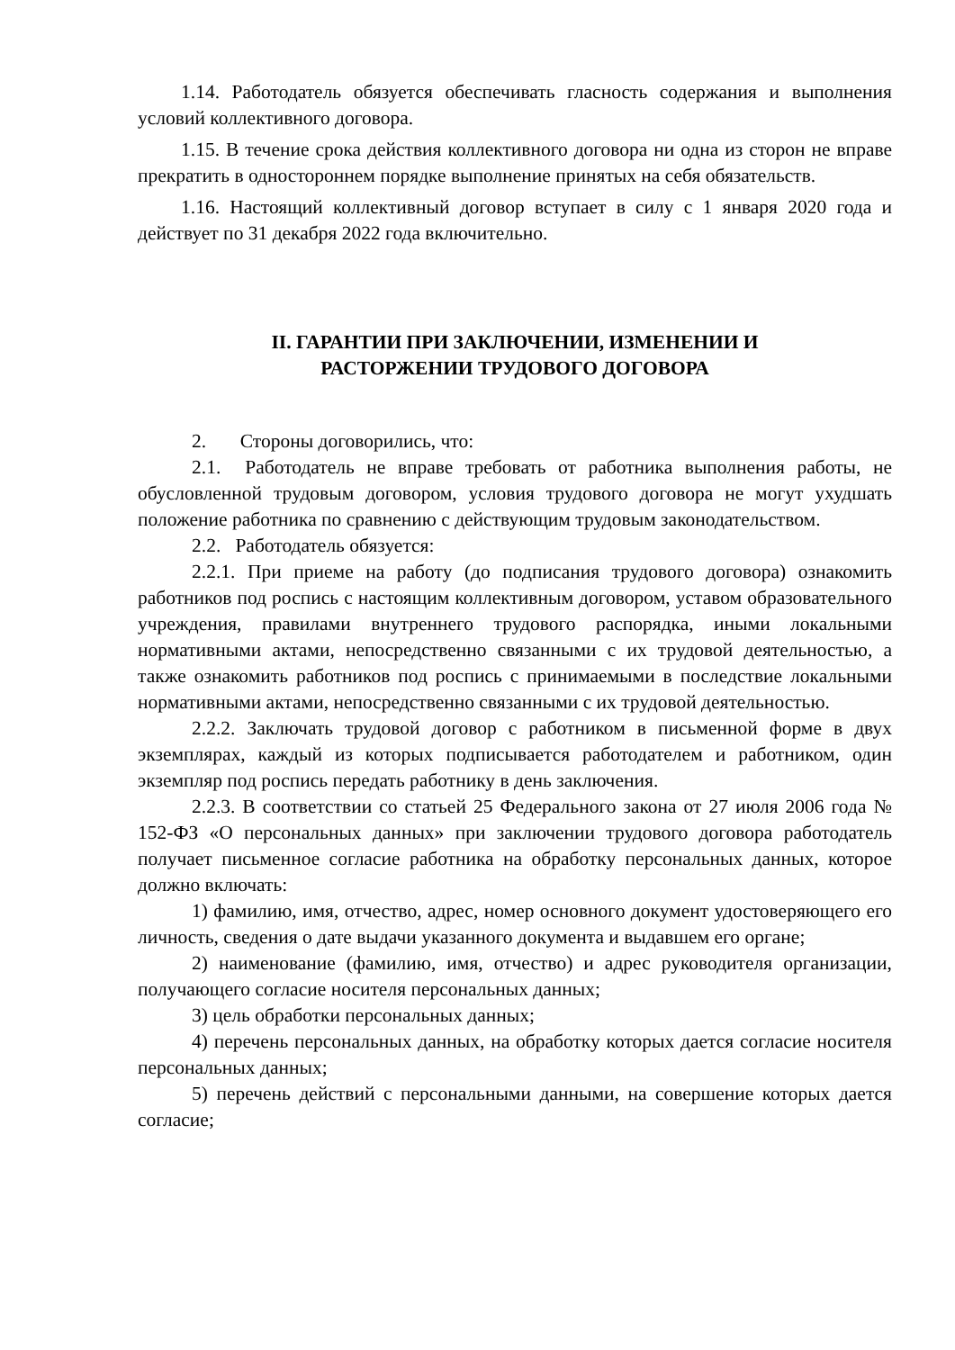1.14. Работодатель обязуется обеспечивать гласность содержания и выполнения условий коллективного договора.
1.15. В течение срока действия коллективного договора ни одна из сторон не вправе прекратить в одностороннем порядке выполнение принятых на себя обязательств.
1.16. Настоящий коллективный договор вступает в силу с 1 января 2020 года и действует по 31 декабря 2022 года включительно.
II. ГАРАНТИИ ПРИ ЗАКЛЮЧЕНИИ, ИЗМЕНЕНИИ И
РАСТОРЖЕНИИ ТРУДОВОГО ДОГОВОРА
2. Стороны договорились, что:
2.1. Работодатель не вправе требовать от работника выполнения работы, не обусловленной трудовым договором, условия трудового договора не могут ухудшать положение работника по сравнению с действующим трудовым законодательством.
2.2. Работодатель обязуется:
2.2.1. При приеме на работу (до подписания трудового договора) ознакомить работников под роспись с настоящим коллективным договором, уставом образовательного учреждения, правилами внутреннего трудового распорядка, иными локальными нормативными актами, непосредственно связанными с их трудовой деятельностью, а также ознакомить работников под роспись с принимаемыми в последствие локальными нормативными актами, непосредственно связанными с их трудовой деятельностью.
2.2.2. Заключать трудовой договор с работником в письменной форме в двух экземплярах, каждый из которых подписывается работодателем и работником, один экземпляр под роспись передать работнику в день заключения.
2.2.3. В соответствии со статьей 25 Федерального закона от 27 июля 2006 года № 152-ФЗ «О персональных данных» при заключении трудового договора работодатель получает письменное согласие работника на обработку персональных данных, которое должно включать:
1) фамилию, имя, отчество, адрес, номер основного документ удостоверяющего его личность, сведения о дате выдачи указанного документа и выдавшем его органе;
2) наименование (фамилию, имя, отчество) и адрес руководителя организации, получающего согласие носителя персональных данных;
3) цель обработки персональных данных;
4) перечень персональных данных, на обработку которых дается согласие носителя персональных данных;
5) перечень действий с персональными данными, на совершение которых дается согласие;